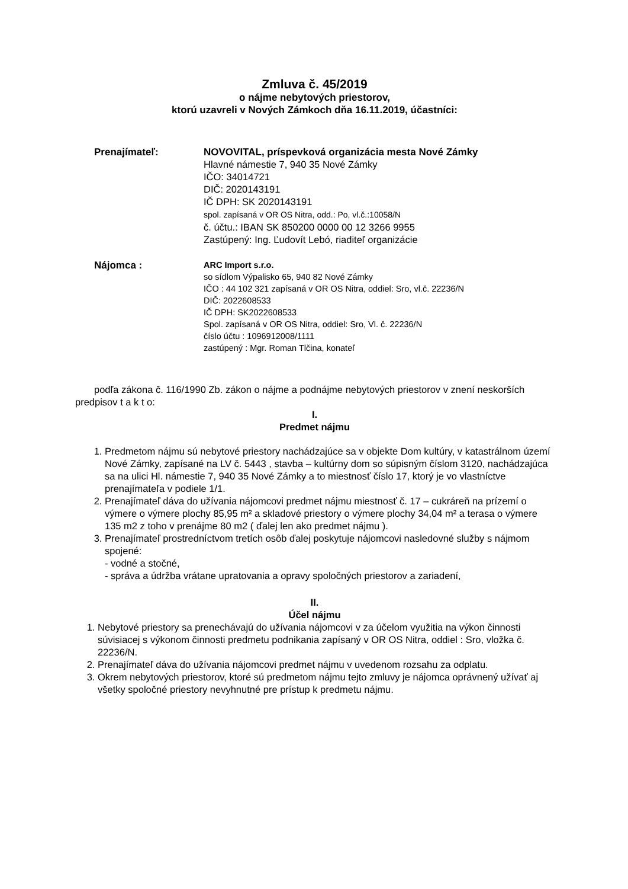Zmluva č. 45/2019
o nájme nebytových priestorov,
ktorú uzavreli v Nových Zámkoch dňa 16.11.2019, účastníci:
Prenajímateľ: NOVOVITAL, príspevková organizácia mesta Nové Zámky
Hlavné námestie 7, 940 35 Nové Zámky
IČO: 34014721
DIČ: 2020143191
IČ DPH: SK 2020143191
spol. zapísaná v OR OS Nitra, odd.: Po, vl.č.:10058/N
č. účtu.: IBAN SK 850200 0000 00 12 3266 9955
Zastúpený: Ing. Ľudovít Lebó, riaditeľ organizácie
Nájomca :
ARC Import s.r.o.
so sídlom Výpalisko 65, 940 82 Nové Zámky
IČO : 44 102 321 zapísaná v OR OS Nitra, oddiel: Sro, vl.č. 22236/N
DIČ: 2022608533
IČ DPH: SK2022608533
Spol. zapísaná v OR OS Nitra, oddiel: Sro, Vl. č. 22236/N
číslo účtu : 1096912008/1111
zastúpený : Mgr. Roman Tlčina, konateľ
podľa zákona č. 116/1990 Zb. zákon o nájme a podnájme nebytových priestorov v znení neskorších predpisov t a k t o:
I.
Predmet nájmu
1. Predmetom nájmu sú nebytové priestory nachádzajúce sa v objekte Dom kultúry, v katastrálnom území Nové Zámky, zapísané na LV č. 5443 , stavba – kultúrny dom so súpisným číslom 3120, nachádzajúca sa na ulici Hl. námestie 7, 940 35 Nové Zámky a to miestnosť číslo 17, ktorý je vo vlastníctve prenajímateľa v podiele 1/1.
2. Prenajímateľ dáva do užívania nájomcovi predmet nájmu miestnosť č. 17 – cukráreň na prízemí o výmere o výmere plochy 85,95 m² a skladové priestory o výmere plochy 34,04 m² a terasa o výmere 135 m2 z toho v prenájme 80 m2 ( ďalej len ako predmet nájmu ).
3. Prenajímateľ prostredníctvom tretích osôb ďalej poskytuje nájomcovi nasledovné služby s nájmom spojené:
- vodné a stočné,
- správa a údržba vrátane upratovania a opravy spoločných priestorov a zariadení,
II.
Účel nájmu
1. Nebytové priestory sa prenechávajú do užívania nájomcovi v za účelom využitia na výkon činnosti súvisiacej s výkonom činnosti predmetu podnikania zapísaný v OR OS Nitra, oddiel : Sro, vložka č. 22236/N.
2. Prenajímateľ dáva do užívania nájomcovi predmet nájmu v uvedenom rozsahu za odplatu.
3. Okrem nebytových priestorov, ktoré sú predmetom nájmu tejto zmluvy je nájomca oprávnený užívať aj všetky spoločné priestory nevyhnutné pre prístup k predmetu nájmu.